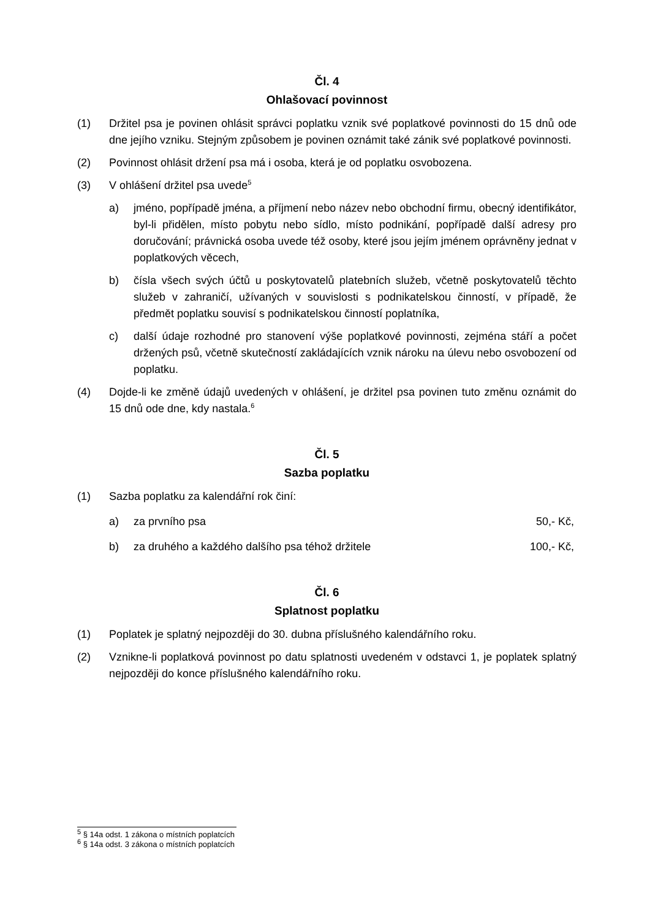Čl. 4
Ohlašovací povinnost
(1) Držitel psa je povinen ohlásit správci poplatku vznik své poplatkové povinnosti do 15 dnů ode dne jejího vzniku. Stejným způsobem je povinen oznámit také zánik své poplatkové povinnosti.
(2) Povinnost ohlásit držení psa má i osoba, která je od poplatku osvobozena.
(3) V ohlášení držitel psa uvede<sup>5</sup>
a) jméno, popřípadě jména, a příjmení nebo název nebo obchodní firmu, obecný identifikátor, byl-li přidělen, místo pobytu nebo sídlo, místo podnikání, popřípadě další adresy pro doručování; právnická osoba uvede též osoby, které jsou jejím jménem oprávněny jednat v poplatkových věcech,
b) čísla všech svých účtů u poskytovatelů platebních služeb, včetně poskytovatelů těchto služeb v zahraničí, užívaných v souvislosti s podnikatelskou činností, v případě, že předmět poplatku souvisí s podnikatelskou činností poplatníka,
c) další údaje rozhodné pro stanovení výše poplatkové povinnosti, zejména stáří a počet držených psů, včetně skutečností zakládajících vznik nároku na úlevu nebo osvobození od poplatku.
(4) Dojde-li ke změně údajů uvedených v ohlášení, je držitel psa povinen tuto změnu oznámit do 15 dnů ode dne, kdy nastala.<sup>6</sup>
Čl. 5
Sazba poplatku
(1) Sazba poplatku za kalendářní rok činí:
a) za prvního psa 50,- Kč,
b) za druhého a každého dalšího psa téhož držitele 100,- Kč,
Čl. 6
Splatnost poplatku
(1) Poplatek je splatný nejpozději do 30. dubna příslušného kalendářního roku.
(2) Vznikne-li poplatková povinnost po datu splatnosti uvedeném v odstavci 1, je poplatek splatný nejpozději do konce příslušného kalendářního roku.
<sup>5</sup> § 14a odst. 1 zákona o místních poplatcích
<sup>6</sup> § 14a odst. 3 zákona o místních poplatcích